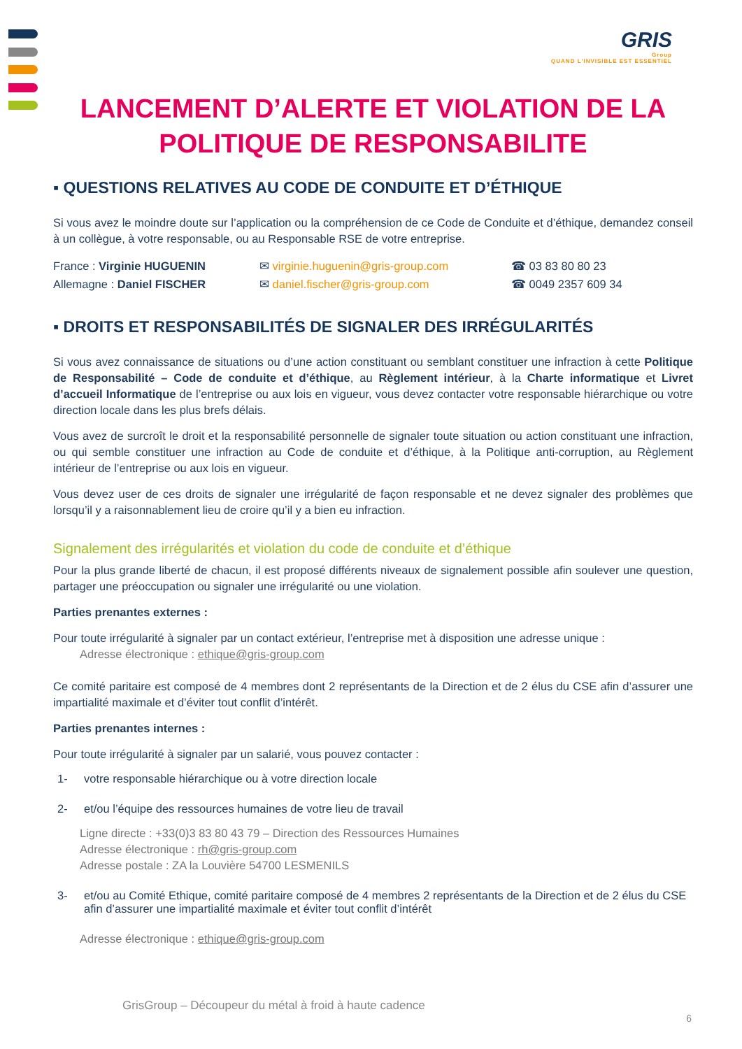GRIS
Group
QUAND L'INVISIBLE EST ESSENTIEL
LANCEMENT D’ALERTE ET VIOLATION DE LA POLITIQUE DE RESPONSABILITE
▪ QUESTIONS RELATIVES AU CODE DE CONDUITE ET D’ÉTHIQUE
Si vous avez le moindre doute sur l’application ou la compréhension de ce Code de Conduite et d’éthique, demandez conseil à un collègue, à votre responsable, ou au Responsable RSE de votre entreprise.
France : Virginie HUGUENIN ✉ virginie.huguenin@gris-group.com ☎ 03 83 80 80 23
Allemagne : Daniel FISCHER ✉ daniel.fischer@gris-group.com ☎ 0049 2357 609 34
▪ DROITS ET RESPONSABILITÉS DE SIGNALER DES IRRÉGULARITÉS
Si vous avez connaissance de situations ou d’une action constituant ou semblant constituer une infraction à cette Politique de Responsabilité – Code de conduite et d’éthique, au Règlement intérieur, à la Charte informatique et Livret d’accueil Informatique de l’entreprise ou aux lois en vigueur, vous devez contacter votre responsable hiérarchique ou votre direction locale dans les plus brefs délais.
Vous avez de surcroît le droit et la responsabilité personnelle de signaler toute situation ou action constituant une infraction, ou qui semble constituer une infraction au Code de conduite et d’éthique, à la Politique anti-corruption, au Règlement intérieur de l’entreprise ou aux lois en vigueur.
Vous devez user de ces droits de signaler une irrégularité de façon responsable et ne devez signaler des problèmes que lorsqu’il y a raisonnablement lieu de croire qu’il y a bien eu infraction.
Signalement des irrégularités et violation du code de conduite et d’éthique
Pour la plus grande liberté de chacun, il est proposé différents niveaux de signalement possible afin soulever une question, partager une préoccupation ou signaler une irrégularité ou une violation.
Parties prenantes externes :
Pour toute irrégularité à signaler par un contact extérieur, l’entreprise met à disposition une adresse unique :
Adresse électronique : ethique@gris-group.com
Ce comité paritaire est composé de 4 membres dont 2 représentants de la Direction et de 2 élus du CSE afin d’assurer une impartialité maximale et d’éviter tout conflit d’intérêt.
Parties prenantes internes :
Pour toute irrégularité à signaler par un salarié, vous pouvez contacter :
1- votre responsable hiérarchique ou à votre direction locale
2- et/ou l’équipe des ressources humaines de votre lieu de travail
Ligne directe : +33(0)3 83 80 43 79 – Direction des Ressources Humaines
Adresse électronique : rh@gris-group.com
Adresse postale : ZA la Louvière 54700 LESMENILS
3- et/ou au Comité Ethique, comité paritaire composé de 4 membres 2 représentants de la Direction et de 2 élus du CSE afin d’assurer une impartialité maximale et éviter tout conflit d’intérêt
Adresse électronique : ethique@gris-group.com
GrisGroup – Découpeur du métal à froid à haute cadence
6